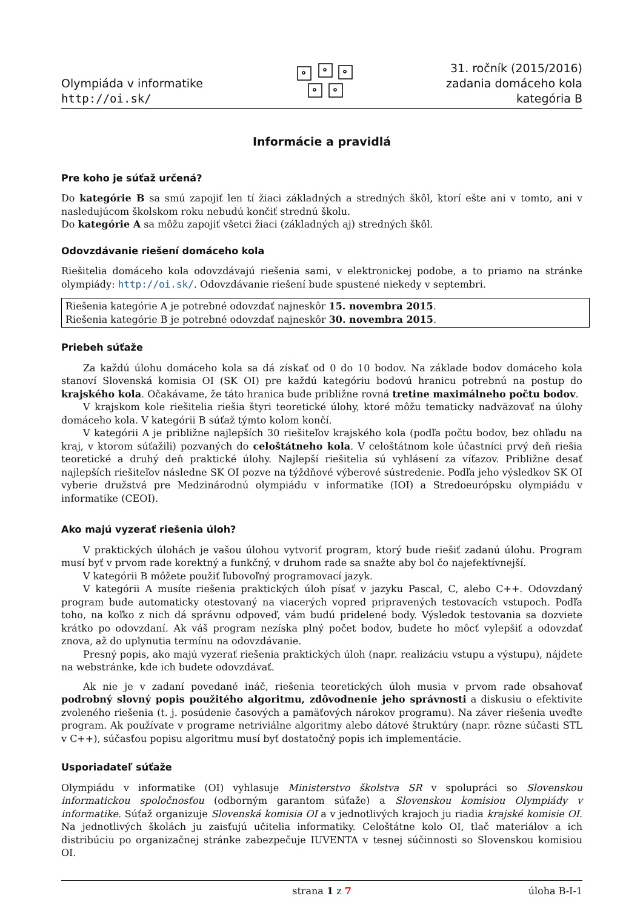Olympiáda v informatike
http://oi.sk/
31. ročník (2015/2016)
zadania domáceho kola
kategória B
Informácie a pravidlá
Pre koho je súťaž určená?
Do kategórie B sa smú zapojiť len tí žiaci základných a stredných škôl, ktorí ešte ani v tomto, ani v nasledujúcom školskom roku nebudú končiť strednú školu.
Do kategórie A sa môžu zapojiť všetci žiaci (základných aj) stredných škôl.
Odovzdávanie riešení domáceho kola
Riešitelia domáceho kola odovzdávajú riešenia sami, v elektronickej podobe, a to priamo na stránke olympiády: http://oi.sk/. Odovzdávanie riešení bude spustené niekedy v septembri.
Riešenia kategórie A je potrebné odovzdať najneskôr 15. novembra 2015.
Riešenia kategórie B je potrebné odovzdať najneskôr 30. novembra 2015.
Priebeh súťaže
Za každú úlohu domáceho kola sa dá získať od 0 do 10 bodov. Na základe bodov domáceho kola stanoví Slovenská komisia OI (SK OI) pre každú kategóriu bodovú hranicu potrebnú na postup do krajského kola. Očakávame, že táto hranica bude približne rovná tretine maximálneho počtu bodov.
V krajskom kole riešitelia riešia štyri teoretické úlohy, ktoré môžu tematicky nadväzovať na úlohy domáceho kola. V kategórii B súťaž týmto kolom končí.
V kategórii A je približne najlepších 30 riešiteľov krajského kola (podľa počtu bodov, bez ohľadu na kraj, v ktorom súťažili) pozvaných do celoštátneho kola. V celoštátnom kole účastníci prvý deň riešia teoretické a druhý deň praktické úlohy. Najlepší riešitelia sú vyhlásení za víťazov. Približne desať najlepších riešiteľov následne SK OI pozve na týždňové výberové sústredenie. Podľa jeho výsledkov SK OI vyberie družstvá pre Medzinárodnú olympiádu v informatike (IOI) a Stredoeurópsku olympiádu v informatike (CEOI).
Ako majú vyzerať riešenia úloh?
V praktických úlohách je vašou úlohou vytvoriť program, ktorý bude riešiť zadanú úlohu. Program musí byť v prvom rade korektný a funkčný, v druhom rade sa snažte aby bol čo najefektívnejší.
V kategórii B môžete použiť ľubovoľný programovací jazyk.
V kategórii A musíte riešenia praktických úloh písať v jazyku Pascal, C, alebo C++. Odovzdaný program bude automaticky otestovaný na viacerých vopred pripravených testovacích vstupoch. Podľa toho, na koľko z nich dá správnu odpoveď, vám budú pridelené body. Výsledok testovania sa dozviete krátko po odovzdaní. Ak váš program nezíska plný počet bodov, budete ho môcť vylepšiť a odovzdať znova, až do uplynutia termínu na odovzdávanie.
Presný popis, ako majú vyzerať riešenia praktických úloh (napr. realizáciu vstupu a výstupu), nájdete na webstránke, kde ich budete odovzdávať.
Ak nie je v zadaní povedané ináč, riešenia teoretických úloh musia v prvom rade obsahovať podrobný slovný popis použitého algoritmu, zdôvodnenie jeho správnosti a diskusiu o efektivite zvoleného riešenia (t. j. posúdenie časových a pamäťových nárokov programu). Na záver riešenia uveďte program. Ak používate v programe netriviálne algoritmy alebo dátové štruktúry (napr. rôzne súčasti STL v C++), súčasťou popisu algoritmu musí byť dostatočný popis ich implementácie.
Usporiadateľ súťaže
Olympiádu v informatike (OI) vyhlasuje Ministerstvo školstva SR v spolupráci so Slovenskou informatickou spoločnosťou (odborným garantom súťaže) a Slovenskou komisiou Olympiády v informatike. Súťaž organizuje Slovenská komisia OI a v jednotlivých krajoch ju riadia krajské komisie OI. Na jednotlivých školách ju zaisťujú učitelia informatiky. Celoštátne kolo OI, tlač materiálov a ich distribúciu po organizačnej stránke zabezpečuje IUVENTA v tesnej súčinnosti so Slovenskou komisiou OI.
strana 1 z 7 úloha B-I-1